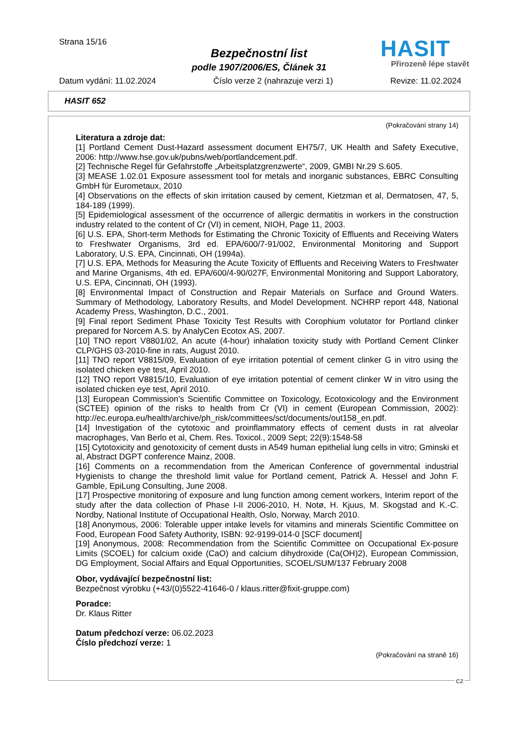Strana 15/16
Bezpečnostní list
podle 1907/2006/ES, Článek 31
HASIT
Přirozeně lépe stavět
Datum vydání: 11.02.2024 Číslo verze 2 (nahrazuje verzi 1) Revize: 11.02.2024
HASIT 652
(Pokračování strany 14)
Literatura a zdroje dat:
[1] Portland Cement Dust-Hazard assessment document EH75/7, UK Health and Safety Executive, 2006: http://www.hse.gov.uk/pubns/web/portlandcement.pdf.
[2] Technische Regel für Gefahrstoffe „Arbeitsplatzgrenzwerte“, 2009, GMBI Nr.29 S.605.
[3] MEASE 1.02.01 Exposure assessment tool for metals and inorganic substances, EBRC Consulting GmbH für Eurometaux, 2010
[4] Observations on the effects of skin irritation caused by cement, Kietzman et al, Dermatosen, 47, 5, 184-189 (1999).
[5] Epidemiological assessment of the occurrence of allergic dermatitis in workers in the construction industry related to the content of Cr (VI) in cement, NIOH, Page 11, 2003.
[6] U.S. EPA, Short-term Methods for Estimating the Chronic Toxicity of Effluents and Receiving Waters to Freshwater Organisms, 3rd ed. EPA/600/7-91/002, Environmental Monitoring and Support Laboratory, U.S. EPA, Cincinnati, OH (1994a).
[7] U.S. EPA, Methods for Measuring the Acute Toxicity of Effluents and Receiving Waters to Freshwater and Marine Organisms, 4th ed. EPA/600/4-90/027F, Environmental Monitoring and Support Laboratory, U.S. EPA, Cincinnati, OH (1993).
[8] Environmental Impact of Construction and Repair Materials on Surface and Ground Waters. Summary of Methodology, Laboratory Results, and Model Development. NCHRP report 448, National Academy Press, Washington, D.C., 2001.
[9] Final report Sediment Phase Toxicity Test Results with Corophium volutator for Portland clinker prepared for Norcem A.S. by AnalyCen Ecotox AS, 2007.
[10] TNO report V8801/02, An acute (4-hour) inhalation toxicity study with Portland Cement Clinker CLP/GHS 03-2010-fine in rats, August 2010.
[11] TNO report V8815/09, Evaluation of eye irritation potential of cement clinker G in vitro using the isolated chicken eye test, April 2010.
[12] TNO report V8815/10, Evaluation of eye irritation potential of cement clinker W in vitro using the isolated chicken eye test, April 2010.
[13] European Commission’s Scientific Committee on Toxicology, Ecotoxicology and the Environment (SCTEE) opinion of the risks to health from Cr (VI) in cement (European Commission, 2002): http://ec.europa.eu/health/archive/ph_risk/committees/sct/documents/out158_en.pdf.
[14] Investigation of the cytotoxic and proinflammatory effects of cement dusts in rat alveolar macrophages, Van Berlo et al, Chem. Res. Toxicol., 2009 Sept; 22(9):1548-58
[15] Cytotoxicity and genotoxicity of cement dusts in A549 human epithelial lung cells in vitro; Gminski et al, Abstract DGPT conference Mainz, 2008.
[16] Comments on a recommendation from the American Conference of governmental industrial Hygienists to change the threshold limit value for Portland cement, Patrick A. Hessel and John F. Gamble, EpiLung Consulting, June 2008.
[17] Prospective monitoring of exposure and lung function among cement workers, Interim report of the study after the data collection of Phase I-II 2006-2010, H. Notø, H. Kjuus, M. Skogstad and K.-C. Nordby, National Institute of Occupational Health, Oslo, Norway, March 2010.
[18] Anonymous, 2006: Tolerable upper intake levels for vitamins and minerals Scientific Committee on Food, European Food Safety Authority, ISBN: 92-9199-014-0 [SCF document]
[19] Anonymous, 2008: Recommendation from the Scientific Committee on Occupational Ex-posure Limits (SCOEL) for calcium oxide (CaO) and calcium dihydroxide (Ca(OH)2), European Commission, DG Employment, Social Affairs and Equal Opportunities, SCOEL/SUM/137 February 2008
Obor, vydávající bezpečnostní list:
Bezpečnost výrobku (+43/(0)5522-41646-0 / klaus.ritter@fixit-gruppe.com)
Poradce:
Dr. Klaus Ritter
Datum předchozí verze: 06.02.2023
Číslo předchozí verze: 1
(Pokračování na straně 16)
CZ